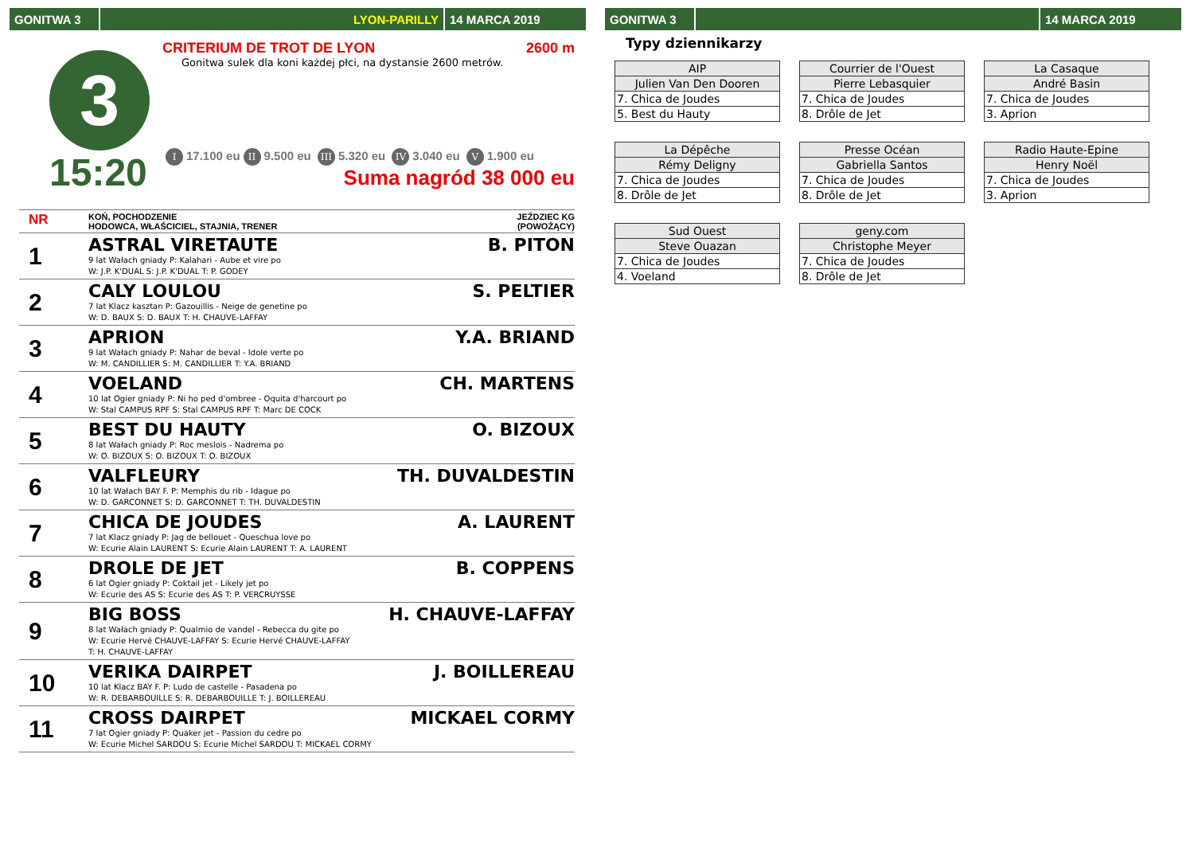GONITWA 3 LYON-PARILLY 14 MARCA 2019
3
15:20
CRITERIUM DE TROT DE LYON 2600 m
Gonitwa sulek dla koni każdej płci, na dystansie 2600 metrów.
I 17.100 eu II 9.500 eu III 5.320 eu IV 3.040 eu V 1.900 eu
Suma nagród 38 000 eu
| NR | KOŃ, POCHODZENIE HODOWCA, WŁAŚCICIEL, STAJNIA, TRENER | JEŹDZIEC KG (POWOŻĄCY) |
| 1 | ASTRAL VIRETAUTE 9 lat Wałach gniady P: Kalahari - Aube et vire po W: J.P. K'DUAL S: J.P. K'DUAL T: P. GODEY | B. PITON |
| 2 | CALY LOULOU 7 lat Klacz kasztan P: Gazouillis - Neige de genetine po W: D. BAUX S: D. BAUX T: H. CHAUVE-LAFFAY | S. PELTIER |
| 3 | APRION 9 lat Wałach gniady P: Nahar de beval - Idole verte po W: M. CANDILLIER S: M. CANDILLIER T: Y.A. BRIAND | Y.A. BRIAND |
| 4 | VOELAND 10 lat Ogier gniady P: Ni ho ped d'ombree - Oquita d'harcourt po W: Stal CAMPUS RPF S: Stal CAMPUS RPF T: Marc DE COCK | CH. MARTENS |
| 5 | BEST DU HAUTY 8 lat Wałach gniady P: Roc meslois - Nadrema po W: O. BIZOUX S: O. BIZOUX T: O. BIZOUX | O. BIZOUX |
| 6 | VALFLEURY 10 lat Wałach BAY F. P: Memphis du rib - Idague po W: D. GARCONNET S: D. GARCONNET T: TH. DUVALDESTIN | TH. DUVALDESTIN |
| 7 | CHICA DE JOUDES 7 lat Klacz gniady P: Jag de bellouet - Queschua love po W: Ecurie Alain LAURENT S: Ecurie Alain LAURENT T: A. LAURENT | A. LAURENT |
| 8 | DROLE DE JET 6 lat Ogier gniady P: Coktail jet - Likely jet po W: Ecurie des AS S: Ecurie des AS T: P. VERCRUYSSE | B. COPPENS |
| 9 | BIG BOSS 8 lat Wałach gniady P: Qualmio de vandel - Rebecca du gite po W: Ecurie Hervé CHAUVE-LAFFAY S: Ecurie Hervé CHAUVE-LAFFAY T: H. CHAUVE-LAFFAY | H. CHAUVE-LAFFAY |
| 10 | VERIKA DAIRPET 10 lat Klacz BAY F. P: Ludo de castelle - Pasadena po W: R. DEBARBOUILLE S: R. DEBARBOUILLE T: J. BOILLEREAU | J. BOILLEREAU |
| 11 | CROSS DAIRPET 7 lat Ogier gniady P: Quaker jet - Passion du cedre po W: Ecurie Michel SARDOU S: Ecurie Michel SARDOU T: MICKAEL CORMY | MICKAEL CORMY |
GONITWA 3 14 MARCA 2019
Typy dziennikarzy
| AIP |
| Julien Van Den Dooren |
| 7. Chica de Joudes |
| 5. Best du Hauty |
| Courrier de l'Ouest |
| Pierre Lebasquier |
| 7. Chica de Joudes |
| 8. Drôle de Jet |
| La Casaque |
| André Basin |
| 7. Chica de Joudes |
| 3. Aprion |
| La Dépêche |
| Rémy Deligny |
| 7. Chica de Joudes |
| 8. Drôle de Jet |
| Presse Océan |
| Gabriella Santos |
| 7. Chica de Joudes |
| 8. Drôle de Jet |
| Radio Haute-Epine |
| Henry Noël |
| 7. Chica de Joudes |
| 3. Aprion |
| Sud Ouest |
| Steve Ouazan |
| 7. Chica de Joudes |
| 4. Voeland |
| geny.com |
| Christophe Meyer |
| 7. Chica de Joudes |
| 8. Drôle de Jet |